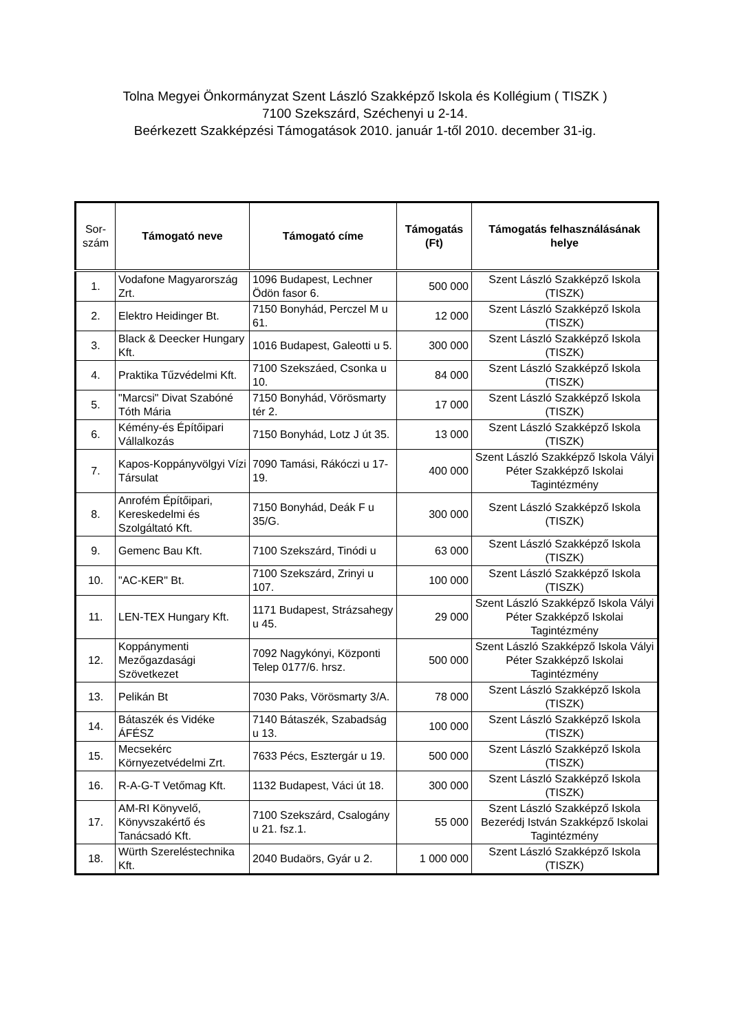Tolna Megyei Önkormányzat Szent László Szakképző Iskola és Kollégium ( TISZK )
7100 Szekszárd, Széchenyi u 2-14.
Beérkezett Szakképzési Támogatások 2010. január 1-től 2010. december 31-ig.
| Sor- szám | Támogató neve | Támogató címe | Támogatás (Ft) | Támogatás felhasználásának helye |
| --- | --- | --- | --- | --- |
| 1. | Vodafone Magyarország Zrt. | 1096 Budapest, Lechner Ödön fasor 6. | 500 000 | Szent László Szakképző Iskola (TISZK) |
| 2. | Elektro Heidinger Bt. | 7150 Bonyhád, Perczel M u 61. | 12 000 | Szent László Szakképző Iskola (TISZK) |
| 3. | Black & Deecker Hungary Kft. | 1016 Budapest, Galeotti u 5. | 300 000 | Szent László Szakképző Iskola (TISZK) |
| 4. | Praktika Tűzvédelmi Kft. | 7100 Szekszáed, Csonka u 10. | 84 000 | Szent László Szakképző Iskola (TISZK) |
| 5. | "Marcsi" Divat Szabóné Tóth Mária | 7150 Bonyhád, Vörösmarty tér 2. | 17 000 | Szent László Szakképző Iskola (TISZK) |
| 6. | Kémény-és Építőipari Vállalkozás | 7150 Bonyhád, Lotz J út 35. | 13 000 | Szent László Szakképző Iskola (TISZK) |
| 7. | Kapos-Koppányvölgyi Vízi Társulat | 7090 Tamási, Rákóczi u 17-19. | 400 000 | Szent László Szakképző Iskola Vályi Péter Szakképző Iskolai Tagintézmény |
| 8. | Anrofém Építőipari, Kereskedelmi és Szolgáltató Kft. | 7150 Bonyhád, Deák F u 35/G. | 300 000 | Szent László Szakképző Iskola (TISZK) |
| 9. | Gemenc Bau Kft. | 7100 Szekszárd, Tinódi u | 63 000 | Szent László Szakképző Iskola (TISZK) |
| 10. | "AC-KER" Bt. | 7100 Szekszárd, Zrinyi u 107. | 100 000 | Szent László Szakképző Iskola (TISZK) |
| 11. | LEN-TEX Hungary Kft. | 1171 Budapest, Strázsahegy u 45. | 29 000 | Szent László Szakképző Iskola Vályi Péter Szakképző Iskolai Tagintézmény |
| 12. | Koppánymenti Mezőgazdasági Szövetkezet | 7092 Nagykónyi, Központi Telep 0177/6. hrsz. | 500 000 | Szent László Szakképző Iskola Vályi Péter Szakképző Iskolai Tagintézmény |
| 13. | Pelikán Bt | 7030 Paks, Vörösmarty 3/A. | 78 000 | Szent László Szakképző Iskola (TISZK) |
| 14. | Bátaszék és Vidéke ÁFÉSZ | 7140 Bátaszék, Szabadság u 13. | 100 000 | Szent László Szakképző Iskola (TISZK) |
| 15. | Mecsekérc Környezetvédelmi Zrt. | 7633 Pécs, Esztergár u 19. | 500 000 | Szent László Szakképző Iskola (TISZK) |
| 16. | R-A-G-T Vetőmag Kft. | 1132 Budapest, Váci út 18. | 300 000 | Szent László Szakképző Iskola (TISZK) |
| 17. | AM-RI Könyvelő, Könyvszakértő és Tanácsadó Kft. | 7100 Szekszárd, Csalogány u 21. fsz.1. | 55 000 | Szent László Szakképző Iskola Bezerédj István Szakképző Iskolai Tagintézmény |
| 18. | Würth Szereléstechnika Kft. | 2040 Budaörs, Gyár u 2. | 1 000 000 | Szent László Szakképző Iskola (TISZK) |